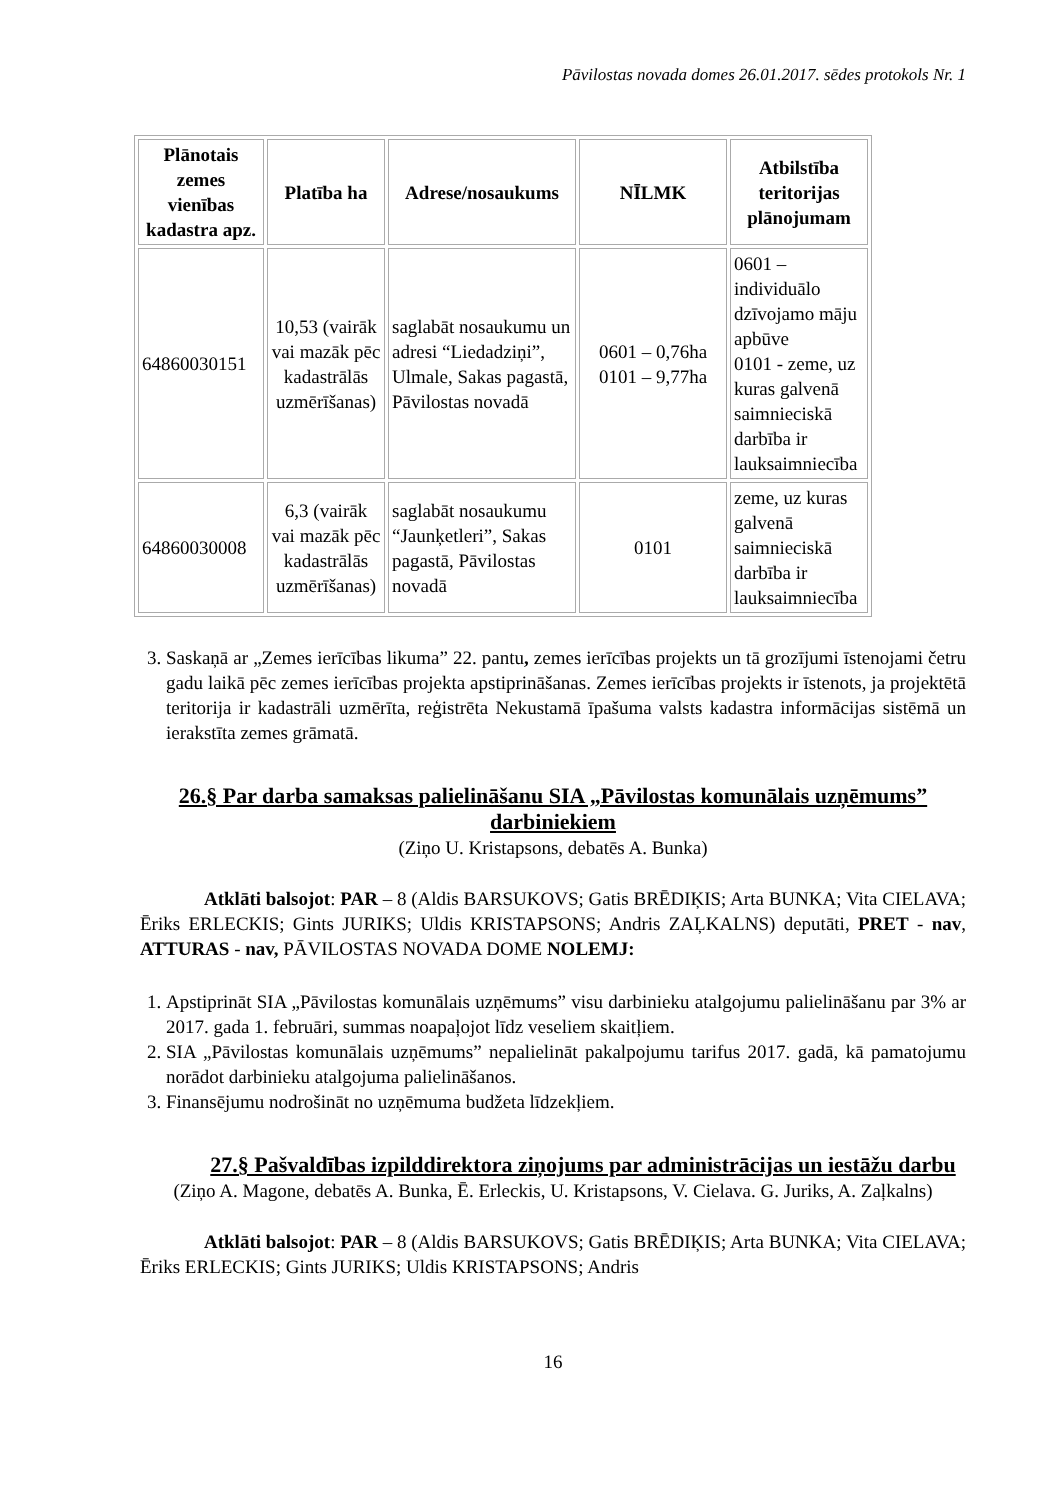Pāvilostas novada domes 26.01.2017. sēdes protokols Nr. 1
| Plānotais zemes vienības kadastra apz. | Platība ha | Adrese/nosaukums | NĪLMK | Atbilstība teritorijas plānojumam |
| --- | --- | --- | --- | --- |
| 64860030151 | 10,53 (vairāk vai mazāk pēc kadastrālās uzmērīšanas) | saglabāt nosaukumu un adresi “Liedadziņi”, Ulmale, Sakas pagastā, Pāvilostas novadā | 0601 – 0,76ha 0101 – 9,77ha | 0601 – individuālo dzīvojamo māju apbūve 0101 - zeme, uz kuras galvenā saimnieciskā darbība ir lauksaimniecība |
| 64860030008 | 6,3 (vairāk vai mazāk pēc kadastrālās uzmērīšanas) | saglabāt nosaukumu “Jaunķetleri”, Sakas pagastā, Pāvilostas novadā | 0101 | zeme, uz kuras galvenā saimnieciskā darbība ir lauksaimniecība |
3. Saskaņā ar „Zemes ierīcības likuma” 22. pantu, zemes ierīcības projekts un tā grozījumi īstenojami četru gadu laikā pēc zemes ierīcības projekta apstiprināšanas. Zemes ierīcības projekts ir īstenots, ja projektētā teritorija ir kadastrāli uzmērīta, reģistrēta Nekustamā īpašuma valsts kadastra informācijas sistēmā un ierakstīta zemes grāmatā.
26.§ Par darba samaksas palielināšanu SIA „Pāvilostas komunālais uzņēmums” darbiniekiem
(Ziņo U. Kristapsons, debatēs A. Bunka)
Atklāti balsojot: PAR – 8 (Aldis BARSUKOVS; Gatis BRĒDIĶIS; Arta BUNKA; Vita CIELAVA; Ēriks ERLECKIS; Gints JURIKS; Uldis KRISTAPSONS; Andris ZAĻKALNS) deputāti, PRET - nav, ATTURAS - nav, PĀVILOSTAS NOVADA DOME NOLEMJ:
1. Apstiprināt SIA „Pāvilostas komunālais uzņēmums” visu darbinieku atalgojumu palielināšanu par 3% ar 2017. gada 1. februāri, summas noapaļojot līdz veseliem skaitļiem.
2. SIA „Pāvilostas komunālais uzņēmums” nepalielināt pakalpojumu tarifus 2017. gadā, kā pamatojumu norādot darbinieku atalgojuma palielināšanos.
3. Finansējumu nodrošināt no uzņēmuma budžeta līdzekļiem.
27.§ Pašvaldības izpilddirektora ziņojums par administrācijas un iestāžu darbu
(Ziņo A. Magone, debatēs A. Bunka, Ē. Erleckis, U. Kristapsons, V. Cielava. G. Juriks, A. Zaļkalns)
Atklāti balsojot: PAR – 8 (Aldis BARSUKOVS; Gatis BRĒDIĶIS; Arta BUNKA; Vita CIELAVA; Ēriks ERLECKIS; Gints JURIKS; Uldis KRISTAPSONS; Andris
16